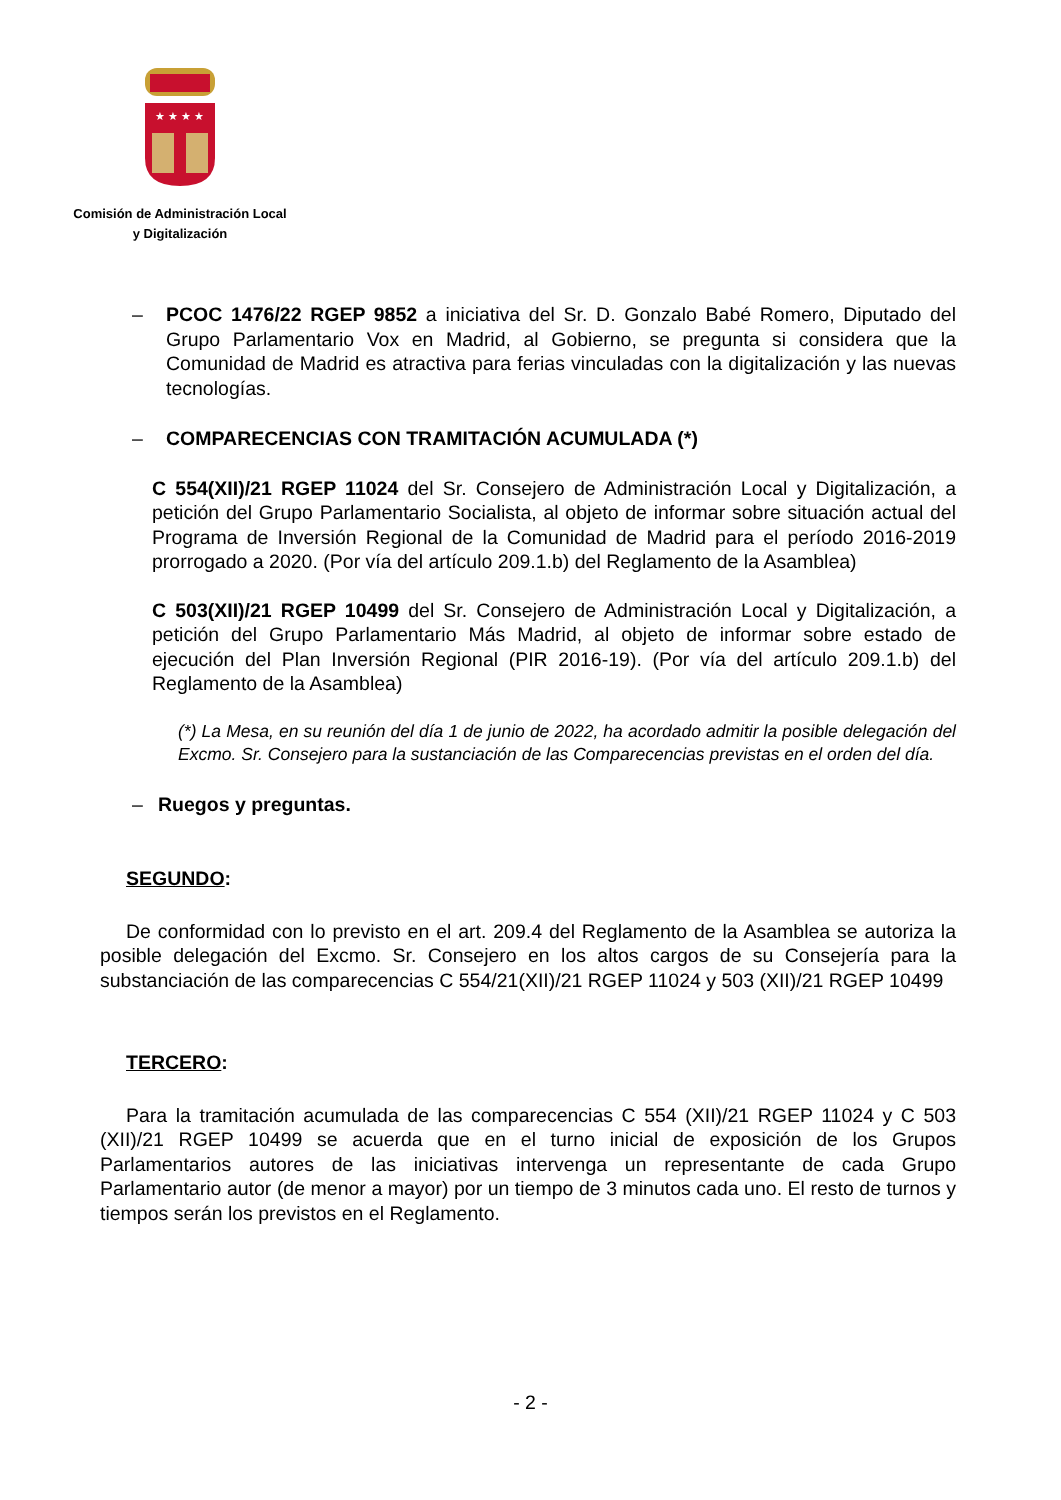★ ★ ★ ★
Comisión de Administración Local
y Digitalización
– PCOC 1476/22 RGEP 9852 a iniciativa del Sr. D. Gonzalo Babé Romero, Diputado del Grupo Parlamentario Vox en Madrid, al Gobierno, se pregunta si considera que la Comunidad de Madrid es atractiva para ferias vinculadas con la digitalización y las nuevas tecnologías.
– COMPARECENCIAS CON TRAMITACIÓN ACUMULADA (*)
C 554(XII)/21 RGEP 11024 del Sr. Consejero de Administración Local y Digitalización, a petición del Grupo Parlamentario Socialista, al objeto de informar sobre situación actual del Programa de Inversión Regional de la Comunidad de Madrid para el período 2016-2019 prorrogado a 2020. (Por vía del artículo 209.1.b) del Reglamento de la Asamblea)
C 503(XII)/21 RGEP 10499 del Sr. Consejero de Administración Local y Digitalización, a petición del Grupo Parlamentario Más Madrid, al objeto de informar sobre estado de ejecución del Plan Inversión Regional (PIR 2016-19). (Por vía del artículo 209.1.b) del Reglamento de la Asamblea)
(*) La Mesa, en su reunión del día 1 de junio de 2022, ha acordado admitir la posible delegación del Excmo. Sr. Consejero para la sustanciación de las Comparecencias previstas en el orden del día.
– Ruegos y preguntas.
SEGUNDO:
De conformidad con lo previsto en el art. 209.4 del Reglamento de la Asamblea se autoriza la posible delegación del Excmo. Sr. Consejero en los altos cargos de su Consejería para la substanciación de las comparecencias C 554/21(XII)/21 RGEP 11024 y 503 (XII)/21 RGEP 10499
TERCERO:
Para la tramitación acumulada de las comparecencias C 554 (XII)/21 RGEP 11024 y C 503 (XII)/21 RGEP 10499 se acuerda que en el turno inicial de exposición de los Grupos Parlamentarios autores de las iniciativas intervenga un representante de cada Grupo Parlamentario autor (de menor a mayor) por un tiempo de 3 minutos cada uno. El resto de turnos y tiempos serán los previstos en el Reglamento.
- 2 -